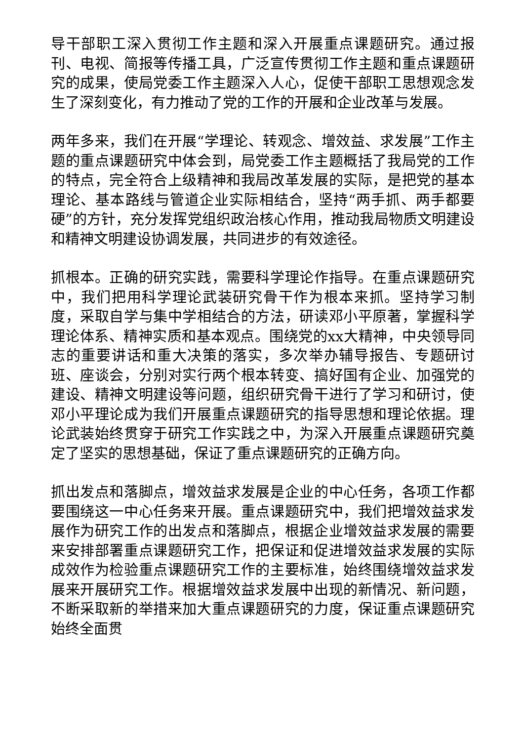导干部职工深入贯彻工作主题和深入开展重点课题研究。通过报刊、电视、简报等传播工具，广泛宣传贯彻工作主题和重点课题研究的成果，使局党委工作主题深入人心，促使干部职工思想观念发生了深刻变化，有力推动了党的工作的开展和企业改革与发展。
两年多来，我们在开展“学理论、转观念、增效益、求发展”工作主题的重点课题研究中体会到，局党委工作主题概括了我局党的工作的特点，完全符合上级精神和我局改革发展的实际，是把党的基本理论、基本路线与管道企业实际相结合，坚持“两手抓、两手都要硬”的方针，充分发挥党组织政治核心作用，推动我局物质文明建设和精神文明建设协调发展，共同进步的有效途径。
抓根本。正确的研究实践，需要科学理论作指导。在重点课题研究中，我们把用科学理论武装研究骨干作为根本来抓。坚持学习制度，采取自学与集中学相结合的方法，研读邓小平原著，掌握科学理论体系、精神实质和基本观点。围绕党的xx大精神，中央领导同志的重要讲话和重大决策的落实，多次举办辅导报告、专题研讨班、座谈会，分别对实行两个根本转变、搞好国有企业、加强党的建设、精神文明建设等问题，组织研究骨干进行了学习和研讨，使邓小平理论成为我们开展重点课题研究的指导思想和理论依据。理论武装始终贯穿于研究工作实践之中，为深入开展重点课题研究奠定了坚实的思想基础，保证了重点课题研究的正确方向。
抓出发点和落脚点，增效益求发展是企业的中心任务，各项工作都要围绕这一中心任务来开展。重点课题研究中，我们把增效益求发展作为研究工作的出发点和落脚点，根据企业增效益求发展的需要来安排部署重点课题研究工作，把保证和促进增效益求发展的实际成效作为检验重点课题研究工作的主要标准，始终围绕增效益求发展来开展研究工作。根据增效益求发展中出现的新情况、新问题，不断采取新的举措来加大重点课题研究的力度，保证重点课题研究始终全面贯